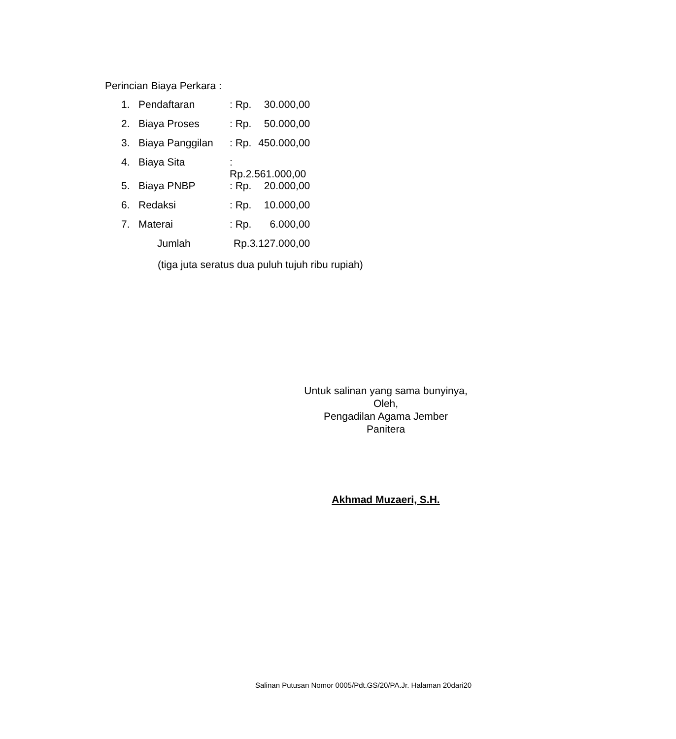Perincian Biaya Perkara :
| 1. | Pendaftaran | : Rp. | 30.000,00 |
| 2. | Biaya Proses | : Rp. | 50.000,00 |
| 3. | Biaya Panggilan | : Rp. | 450.000,00 |
| 4. | Biaya Sita | : Rp.2.561.000,00 | |
| 5. | Biaya PNBP | : Rp. | 20.000,00 |
| 6. | Redaksi | : Rp. | 10.000,00 |
| 7. | Materai | : Rp. | 6.000,00 |
| | Jumlah | Rp.3.127.000,00 | |
(tiga juta seratus dua puluh tujuh ribu rupiah)
Untuk salinan yang sama bunyinya,
Oleh,
Pengadilan Agama Jember
Panitera
Akhmad Muzaeri, S.H.
Salinan Putusan Nomor 0005/Pdt.GS/20/PA.Jr. Halaman 20dari20